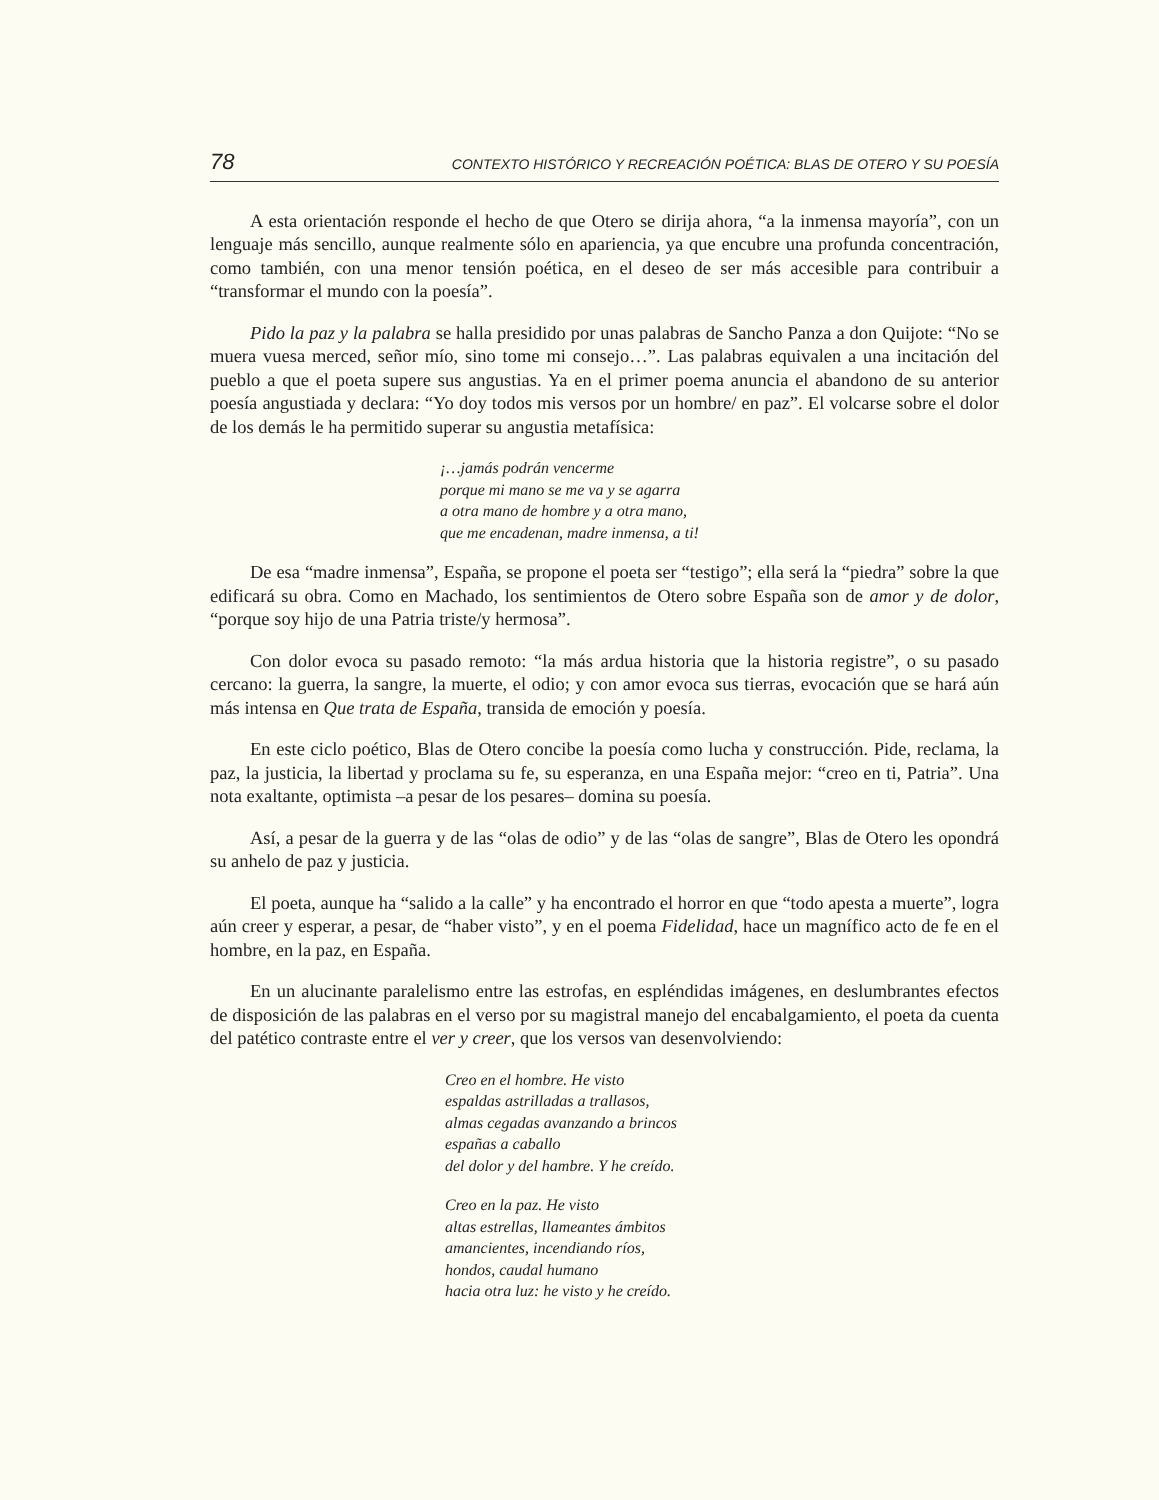78 CONTEXTO HISTÓRICO Y RECREACIÓN POÉTICA: BLAS DE OTERO Y SU POESÍA
A esta orientación responde el hecho de que Otero se dirija ahora, “a la inmensa mayoría”, con un lenguaje más sencillo, aunque realmente sólo en apariencia, ya que encubre una profunda concentración, como también, con una menor tensión poética, en el deseo de ser más accesible para contribuir a “transformar el mundo con la poesía”.
Pido la paz y la palabra se halla presidido por unas palabras de Sancho Panza a don Quijote: “No se muera vuesa merced, señor mío, sino tome mi consejo…”. Las palabras equivalen a una incitación del pueblo a que el poeta supere sus angustias. Ya en el primer poema anuncia el abandono de su anterior poesía angustiada y declara: “Yo doy todos mis versos por un hombre/ en paz”. El volcarse sobre el dolor de los demás le ha permitido superar su angustia metafísica:
¡…jamás podrán vencerme
porque mi mano se me va y se agarra
a otra mano de hombre y a otra mano,
que me encadenan, madre inmensa, a ti!
De esa “madre inmensa”, España, se propone el poeta ser “testigo”; ella será la “piedra” sobre la que edificará su obra. Como en Machado, los sentimientos de Otero sobre España son de amor y de dolor, “porque soy hijo de una Patria triste/y hermosa”.
Con dolor evoca su pasado remoto: “la más ardua historia que la historia registre”, o su pasado cercano: la guerra, la sangre, la muerte, el odio; y con amor evoca sus tierras, evocación que se hará aún más intensa en Que trata de España, transida de emoción y poesía.
En este ciclo poético, Blas de Otero concibe la poesía como lucha y construcción. Pide, reclama, la paz, la justicia, la libertad y proclama su fe, su esperanza, en una España mejor: “creo en ti, Patria”. Una nota exaltante, optimista –a pesar de los pesares– domina su poesía.
Así, a pesar de la guerra y de las “olas de odio” y de las “olas de sangre”, Blas de Otero les opondrá su anhelo de paz y justicia.
El poeta, aunque ha “salido a la calle” y ha encontrado el horror en que “todo apesta a muerte”, logra aún creer y esperar, a pesar, de “haber visto”, y en el poema Fidelidad, hace un magnífico acto de fe en el hombre, en la paz, en España.
En un alucinante paralelismo entre las estrofas, en espléndidas imágenes, en deslumbrantes efectos de disposición de las palabras en el verso por su magistral manejo del encabalgamiento, el poeta da cuenta del patético contraste entre el ver y creer, que los versos van desenvolviendo:
Creo en el hombre. He visto
espaldas astrilladas a trallasos,
almas cegadas avanzando a brincos
españas a caballo
del dolor y del hambre. Y he creído.
Creo en la paz. He visto
altas estrellas, llameantes ámbitos
amancientes, incendiando ríos,
hondos, caudal humano
hacia otra luz: he visto y he creído.